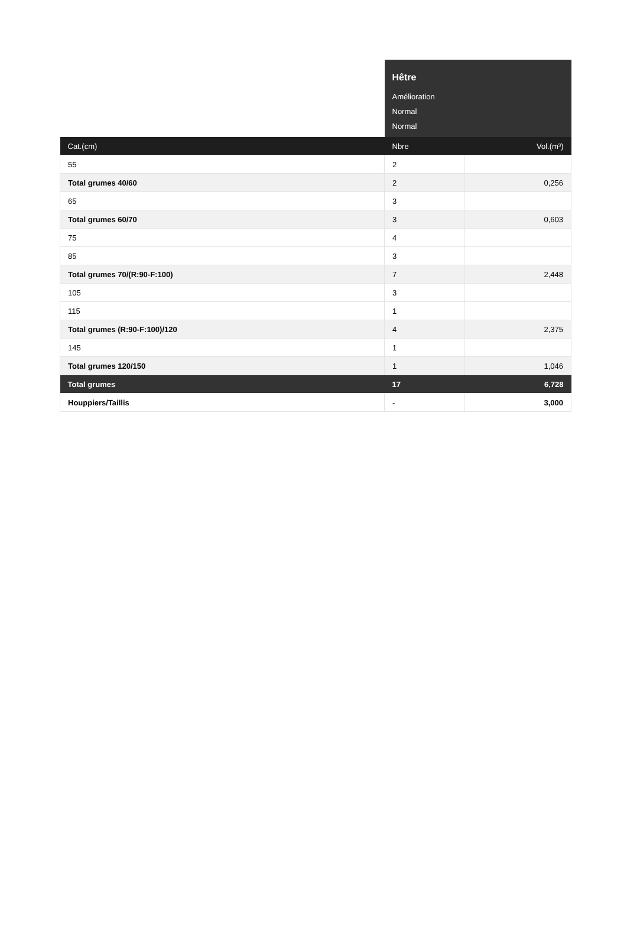| | Hêtre | |
| | Amélioration | |
| | Normal | |
| | Normal | |
| Cat.(cm) | Nbre | Vol.(m³) |
| 55 | 2 | |
| Total grumes 40/60 | 2 | 0,256 |
| 65 | 3 | |
| Total grumes 60/70 | 3 | 0,603 |
| 75 | 4 | |
| 85 | 3 | |
| Total grumes 70/(R:90-F:100) | 7 | 2,448 |
| 105 | 3 | |
| 115 | 1 | |
| Total grumes (R:90-F:100)/120 | 4 | 2,375 |
| 145 | 1 | |
| Total grumes 120/150 | 1 | 1,046 |
| Total grumes | 17 | 6,728 |
| Houppiers/Taillis | - | 3,000 |